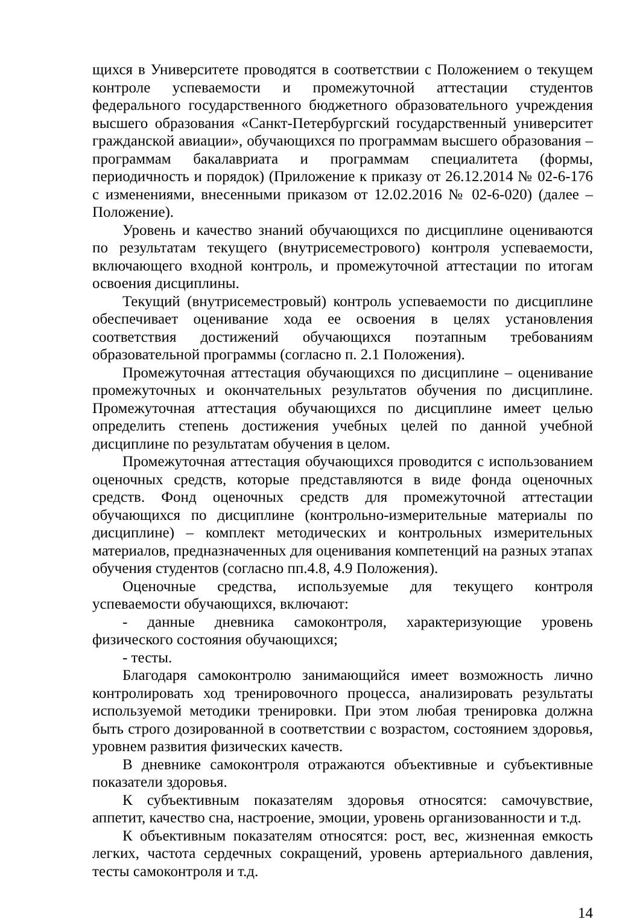щихся в Университете проводятся в соответствии с Положением о текущем контроле успеваемости и промежуточной аттестации студентов федерального государственного бюджетного образовательного учреждения высшего образования «Санкт-Петербургский государственный университет гражданской авиации», обучающихся по программам высшего образования – программам бакалавриата и программам специалитета (формы, периодичность и порядок) (Приложение к приказу от 26.12.2014 № 02-6-176 с изменениями, внесенными приказом от 12.02.2016 № 02-6-020) (далее – Положение).
Уровень и качество знаний обучающихся по дисциплине оцениваются по результатам текущего (внутрисеместрового) контроля успеваемости, включающего входной контроль, и промежуточной аттестации по итогам освоения дисциплины.
Текущий (внутрисеместровый) контроль успеваемости по дисциплине обеспечивает оценивание хода ее освоения в целях установления соответствия достижений обучающихся поэтапным требованиям образовательной программы (согласно п. 2.1 Положения).
Промежуточная аттестация обучающихся по дисциплине – оценивание промежуточных и окончательных результатов обучения по дисциплине. Промежуточная аттестация обучающихся по дисциплине имеет целью определить степень достижения учебных целей по данной учебной дисциплине по результатам обучения в целом.
Промежуточная аттестация обучающихся проводится с использованием оценочных средств, которые представляются в виде фонда оценочных средств. Фонд оценочных средств для промежуточной аттестации обучающихся по дисциплине (контрольно-измерительные материалы по дисциплине) – комплект методических и контрольных измерительных материалов, предназначенных для оценивания компетенций на разных этапах обучения студентов (согласно пп.4.8, 4.9 Положения).
Оценочные средства, используемые для текущего контроля успеваемости обучающихся, включают:
- данные дневника самоконтроля, характеризующие уровень физического состояния обучающихся;
- тесты.
Благодаря самоконтролю занимающийся имеет возможность лично контролировать ход тренировочного процесса, анализировать результаты используемой методики тренировки. При этом любая тренировка должна быть строго дозированной в соответствии с возрастом, состоянием здоровья, уровнем развития физических качеств.
В дневнике самоконтроля отражаются объективные и субъективные показатели здоровья.
К субъективным показателям здоровья относятся: самочувствие, аппетит, качество сна, настроение, эмоции, уровень организованности и т.д.
К объективным показателям относятся: рост, вес, жизненная емкость легких, частота сердечных сокращений, уровень артериального давления, тесты самоконтроля и т.д.
14